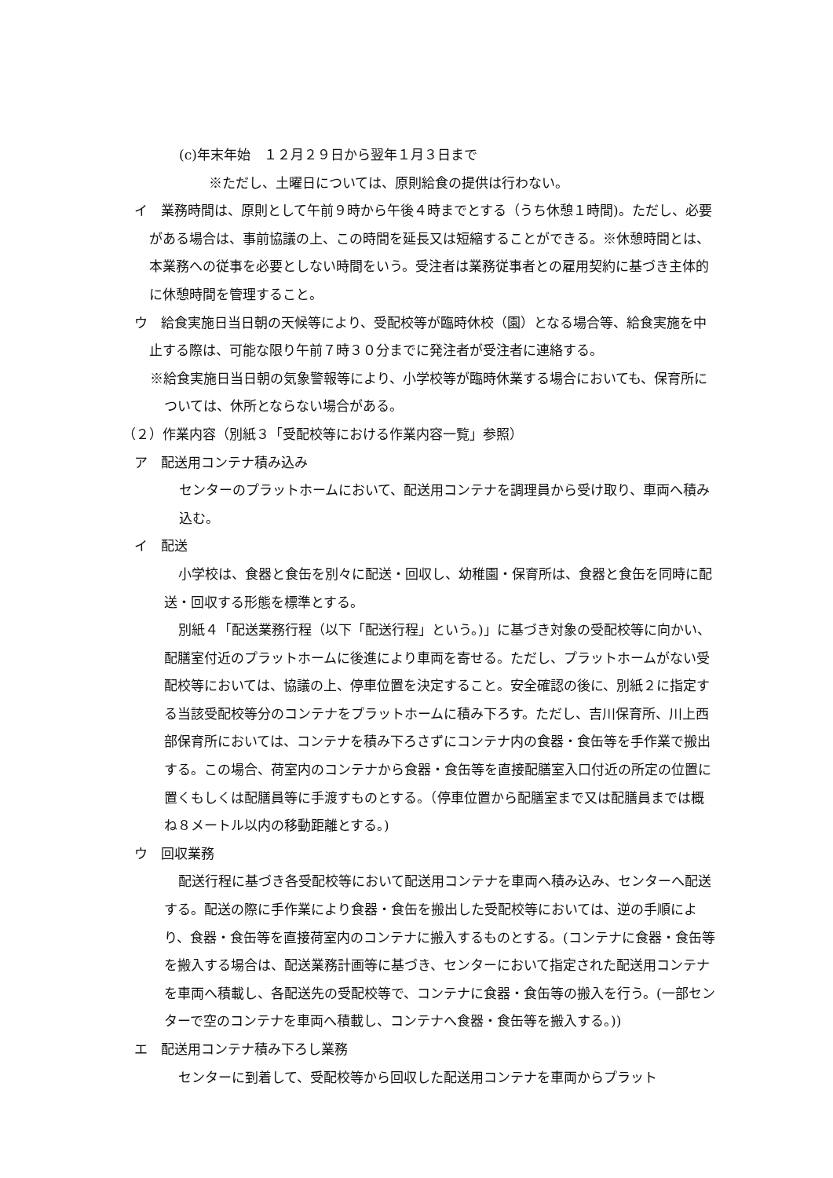(c)年末年始　１２月２９日から翌年１月３日まで
※ただし、土曜日については、原則給食の提供は行わない。
イ　業務時間は、原則として午前９時から午後４時までとする（うち休憩１時間)。ただし、必要がある場合は、事前協議の上、この時間を延長又は短縮することができる。※休憩時間とは、本業務への従事を必要としない時間をいう。受注者は業務従事者との雇用契約に基づき主体的に休憩時間を管理すること。
ウ　給食実施日当日朝の天候等により、受配校等が臨時休校（園）となる場合等、給食実施を中止する際は、可能な限り午前７時３０分までに発注者が受注者に連絡する。
※給食実施日当日朝の気象警報等により、小学校等が臨時休業する場合においても、保育所については、休所とならない場合がある。
（２）作業内容（別紙３「受配校等における作業内容一覧」参照）
ア　配送用コンテナ積み込み
センターのプラットホームにおいて、配送用コンテナを調理員から受け取り、車両へ積み込む。
イ　配送
小学校は、食器と食缶を別々に配送・回収し、幼稚園・保育所は、食器と食缶を同時に配送・回収する形態を標準とする。
別紙４「配送業務行程（以下「配送行程」という。)」に基づき対象の受配校等に向かい、配膳室付近のプラットホームに後進により車両を寄せる。ただし、プラットホームがない受配校等においては、協議の上、停車位置を決定すること。安全確認の後に、別紙２に指定する当該受配校等分のコンテナをプラットホームに積み下ろす。ただし、吉川保育所、川上西部保育所においては、コンテナを積み下ろさずにコンテナ内の食器・食缶等を手作業で搬出する。この場合、荷室内のコンテナから食器・食缶等を直接配膳室入口付近の所定の位置に置くもしくは配膳員等に手渡すものとする。（停車位置から配膳室まで又は配膳員までは概ね８メートル以内の移動距離とする。)
ウ　回収業務
配送行程に基づき各受配校等において配送用コンテナを車両へ積み込み、センターへ配送する。配送の際に手作業により食器・食缶を搬出した受配校等においては、逆の手順により、食器・食缶等を直接荷室内のコンテナに搬入するものとする。(コンテナに食器・食缶等を搬入する場合は、配送業務計画等に基づき、センターにおいて指定された配送用コンテナを車両へ積載し、各配送先の受配校等で、コンテナに食器・食缶等の搬入を行う。(一部センターで空のコンテナを車両へ積載し、コンテナへ食器・食缶等を搬入する。))
エ　配送用コンテナ積み下ろし業務
センターに到着して、受配校等から回収した配送用コンテナを車両からプラット